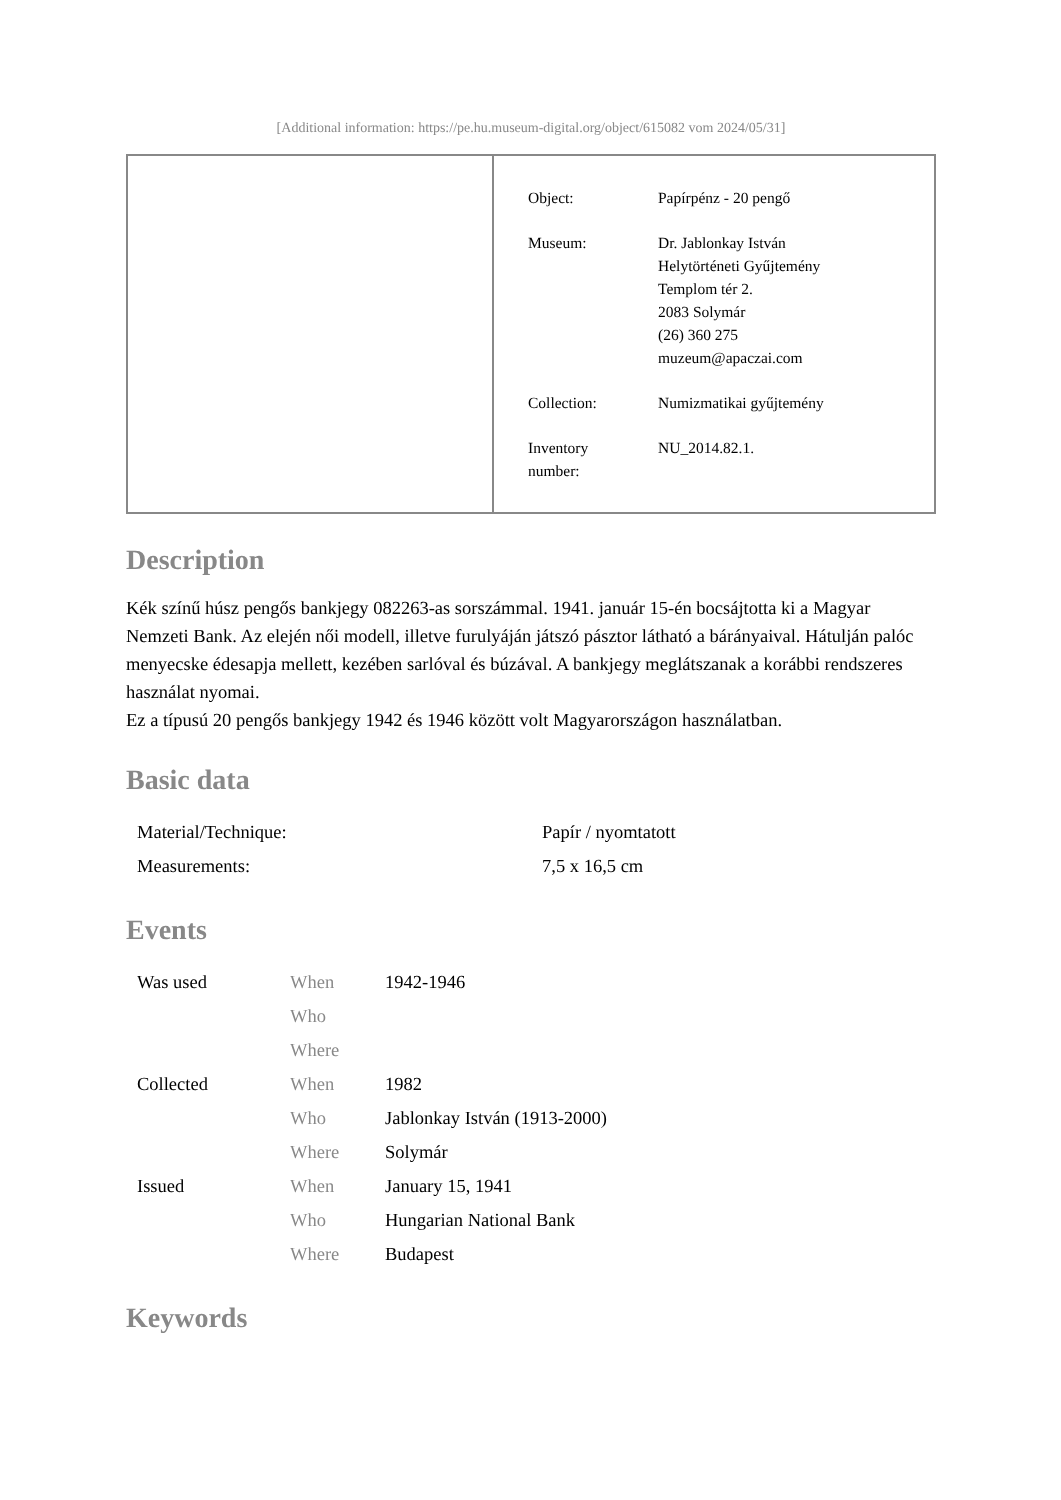[Additional information: https://pe.hu.museum-digital.org/object/615082 vom 2024/05/31]
| Object: | Papírpénz - 20 pengő |
| Museum: | Dr. Jablonkay István Helytörténeti Gyűjtemény Templom tér 2. 2083 Solymár (26) 360 275 muzeum@apaczai.com |
| Collection: | Numizmatikai gyűjtemény |
| Inventory number: | NU_2014.82.1. |
Description
Kék színű húsz pengős bankjegy 082263-as sorszámmal. 1941. január 15-én bocsájtotta ki a Magyar Nemzeti Bank. Az elején női modell, illetve furulyáján játszó pásztor látható a bárányaival. Hátulján palóc menyecske édesapja mellett, kezében sarlóval és búzával. A bankjegy meglátszanak a korábbi rendszeres használat nyomai.
Ez a típusú 20 pengős bankjegy 1942 és 1946 között volt Magyarországon használatban.
Basic data
| Material/Technique: | Papír / nyomtatott |
| Measurements: | 7,5 x 16,5 cm |
Events
| Was used | When | 1942-1946 |
| | Who | |
| | Where | |
| Collected | When | 1982 |
| | Who | Jablonkay István (1913-2000) |
| | Where | Solymár |
| Issued | When | January 15, 1941 |
| | Who | Hungarian National Bank |
| | Where | Budapest |
Keywords